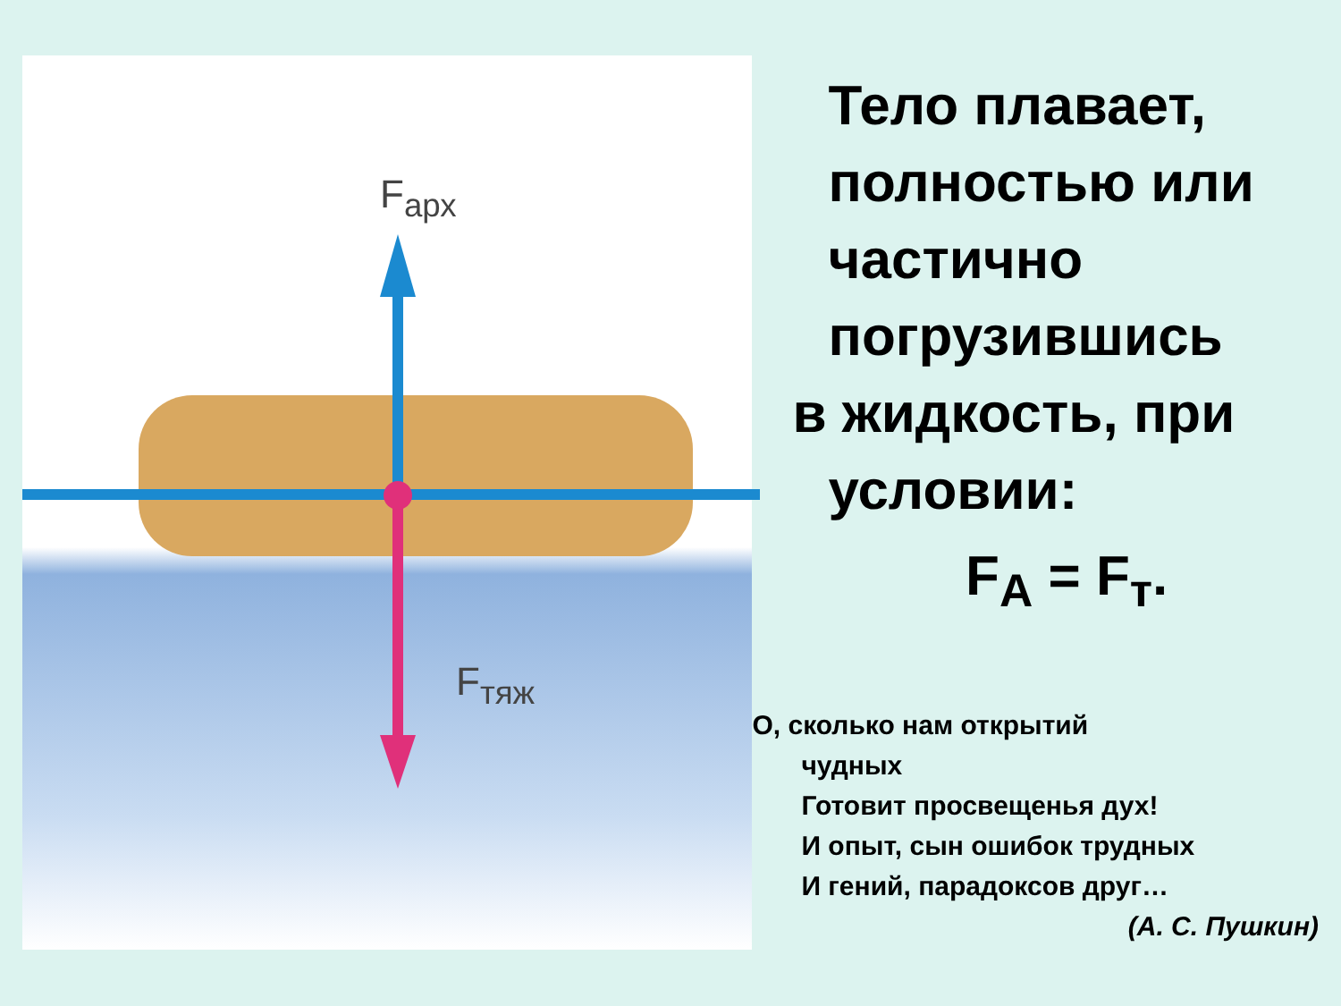F<sub>арх</sub>
F<sub>тяж</sub>
Тело плавает, полностью или частично погрузившись
в жидкость, при
условии:
F<sub>A</sub> = F<sub>т</sub>.
О, сколько нам открытий
чудных
Готовит просвещенья дух!
И опыт, сын ошибок трудных
И гений, парадоксов друг…
(А. С. Пушкин)